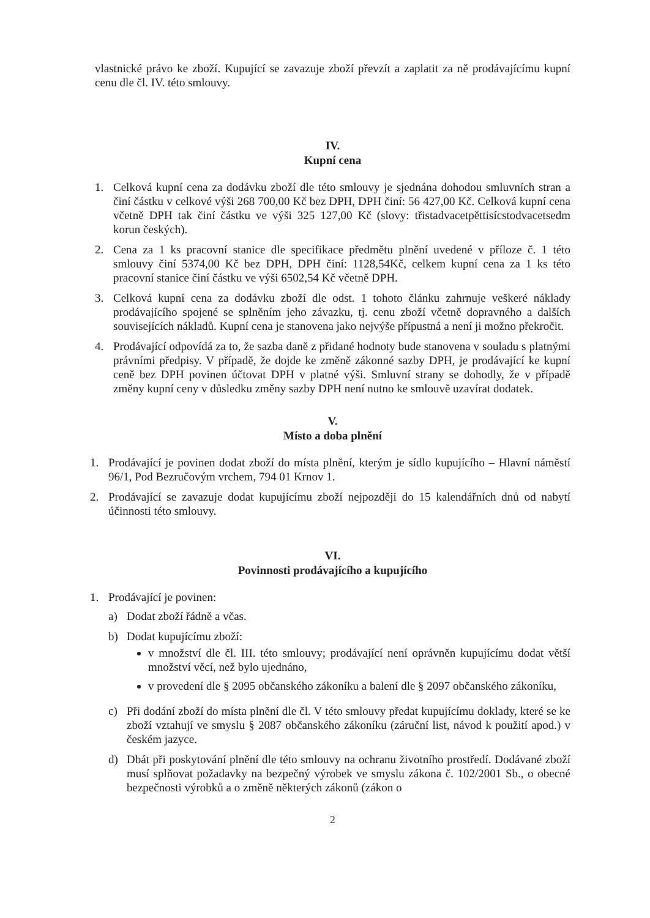vlastnické právo ke zboží. Kupující se zavazuje zboží převzít a zaplatit za ně prodávajícímu kupní cenu dle čl. IV. této smlouvy.
IV.
Kupní cena
1. Celková kupní cena za dodávku zboží dle této smlouvy je sjednána dohodou smluvních stran a činí částku v celkové výši 268 700,00 Kč bez DPH, DPH činí: 56 427,00 Kč. Celková kupní cena včetně DPH tak činí částku ve výši 325 127,00 Kč (slovy: třistadvacetpěttisícstodvacetsedm korun českých).
2. Cena za 1 ks pracovní stanice dle specifikace předmětu plnění uvedené v příloze č. 1 této smlouvy činí 5374,00 Kč bez DPH, DPH činí: 1128,54Kč, celkem kupní cena za 1 ks této pracovní stanice činí částku ve výši 6502,54 Kč včetně DPH.
3. Celková kupní cena za dodávku zboží dle odst. 1 tohoto článku zahrnuje veškeré náklady prodávajícího spojené se splněním jeho závazku, tj. cenu zboží včetně dopravného a dalších souvisejících nákladů. Kupní cena je stanovena jako nejvýše přípustná a není ji možno překročit.
4. Prodávající odpovídá za to, že sazba daně z přidané hodnoty bude stanovena v souladu s platnými právními předpisy. V případě, že dojde ke změně zákonné sazby DPH, je prodávající ke kupní ceně bez DPH povinen účtovat DPH v platné výši. Smluvní strany se dohodly, že v případě změny kupní ceny v důsledku změny sazby DPH není nutno ke smlouvě uzavírat dodatek.
V.
Místo a doba plnění
1. Prodávající je povinen dodat zboží do místa plnění, kterým je sídlo kupujícího – Hlavní náměstí 96/1, Pod Bezručovým vrchem, 794 01 Krnov 1.
2. Prodávající se zavazuje dodat kupujícímu zboží nejpozději do 15 kalendářních dnů od nabytí účinnosti této smlouvy.
VI.
Povinnosti prodávajícího a kupujícího
1. Prodávající je povinen:
a) Dodat zboží řádně a včas.
b) Dodat kupujícímu zboží:
v množství dle čl. III. této smlouvy; prodávající není oprávněn kupujícímu dodat větší množství věcí, než bylo ujednáno,
v provedení dle § 2095 občanského zákoníku a balení dle § 2097 občanského zákoníku,
c) Při dodání zboží do místa plnění dle čl. V této smlouvy předat kupujícímu doklady, které se ke zboží vztahují ve smyslu § 2087 občanského zákoníku (záruční list, návod k použití apod.) v českém jazyce.
d) Dbát při poskytování plnění dle této smlouvy na ochranu životního prostředí. Dodávané zboží musí splňovat požadavky na bezpečný výrobek ve smyslu zákona č. 102/2001 Sb., o obecné bezpečnosti výrobků a o změně některých zákonů (zákon o
2